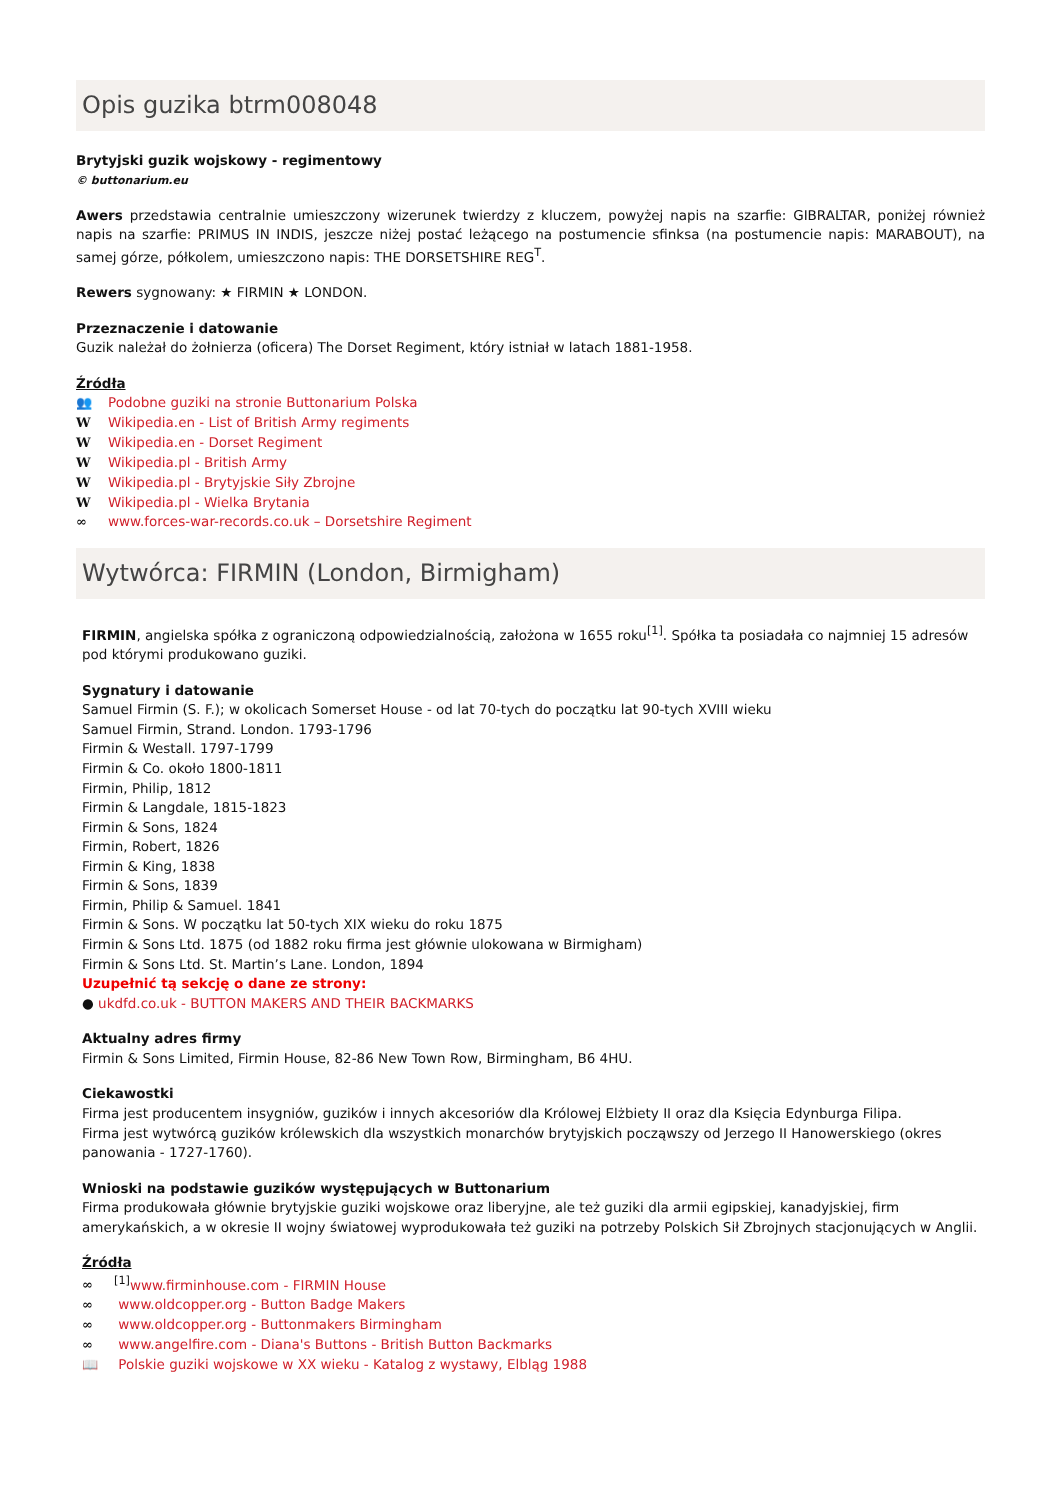Opis guzika btrm008048
Brytyjski guzik wojskowy - regimentowy
© buttonarium.eu
Awers przedstawia centralnie umieszczony wizerunek twierdzy z kluczem, powyżej napis na szarfie: GIBRALTAR, poniżej również napis na szarfie: PRIMUS IN INDIS, jeszcze niżej postać leżącego na postumencie sfinksa (na postumencie napis: MARABOUT), na samej górze, półkolem, umieszczono napis: THE DORSETSHIRE REG<sup>T</sup>.
Rewers sygnowany: ★ FIRMIN ★ LONDON.
Przeznaczenie i datowanie
Guzik należał do żołnierza (oficera) The Dorset Regiment, który istniał w latach 1881-1958.
Źródła
👥 Podobne guziki na stronie Buttonarium Polska
W Wikipedia.en - List of British Army regiments
W Wikipedia.en - Dorset Regiment
W Wikipedia.pl - British Army
W Wikipedia.pl - Brytyjskie Siły Zbrojne
W Wikipedia.pl - Wielka Brytania
∞ www.forces-war-records.co.uk – Dorsetshire Regiment
Wytwórca: FIRMIN (London, Birmigham)
FIRMIN, angielska spółka z ograniczoną odpowiedzialnością, założona w 1655 roku<sup>[1]</sup>. Spółka ta posiadała co najmniej 15 adresów pod którymi produkowano guziki.
Sygnatury i datowanie
Samuel Firmin (S. F.); w okolicach Somerset House - od lat 70-tych do początku lat 90-tych XVIII wieku
Samuel Firmin, Strand. London. 1793-1796
Firmin & Westall. 1797-1799
Firmin & Co. około 1800-1811
Firmin, Philip, 1812
Firmin & Langdale, 1815-1823
Firmin & Sons, 1824
Firmin, Robert, 1826
Firmin & King, 1838
Firmin & Sons, 1839
Firmin, Philip & Samuel. 1841
Firmin & Sons. W początku lat 50-tych XIX wieku do roku 1875
Firmin & Sons Ltd. 1875 (od 1882 roku firma jest głównie ulokowana w Birmigham)
Firmin & Sons Ltd. St. Martin’s Lane. London, 1894
Uzupełnić tą sekcję o dane ze strony:
● ukdfd.co.uk - BUTTON MAKERS AND THEIR BACKMARKS
Aktualny adres firmy
Firmin & Sons Limited, Firmin House, 82-86 New Town Row, Birmingham, B6 4HU.
Ciekawostki
Firma jest producentem insygniów, guzików i innych akcesoriów dla Królowej Elżbiety II oraz dla Księcia Edynburga Filipa.
Firma jest wytwórcą guzików królewskich dla wszystkich monarchów brytyjskich począwszy od Jerzego II Hanowerskiego (okres panowania - 1727-1760).
Wnioski na podstawie guzików występujących w Buttonarium
Firma produkowała głównie brytyjskie guziki wojskowe oraz liberyjne, ale też guziki dla armii egipskiej, kanadyjskiej, firm amerykańskich, a w okresie II wojny światowej wyprodukowała też guziki na potrzeby Polskich Sił Zbrojnych stacjonujących w Anglii.
Źródła
∞<sup>[1]</sup>www.firminhouse.com - FIRMIN House
∞ www.oldcopper.org - Button Badge Makers
∞ www.oldcopper.org - Buttonmakers Birmingham
∞ www.angelfire.com - Diana's Buttons - British Button Backmarks
📖 Polskie guziki wojskowe w XX wieku - Katalog z wystawy, Elbląg 1988